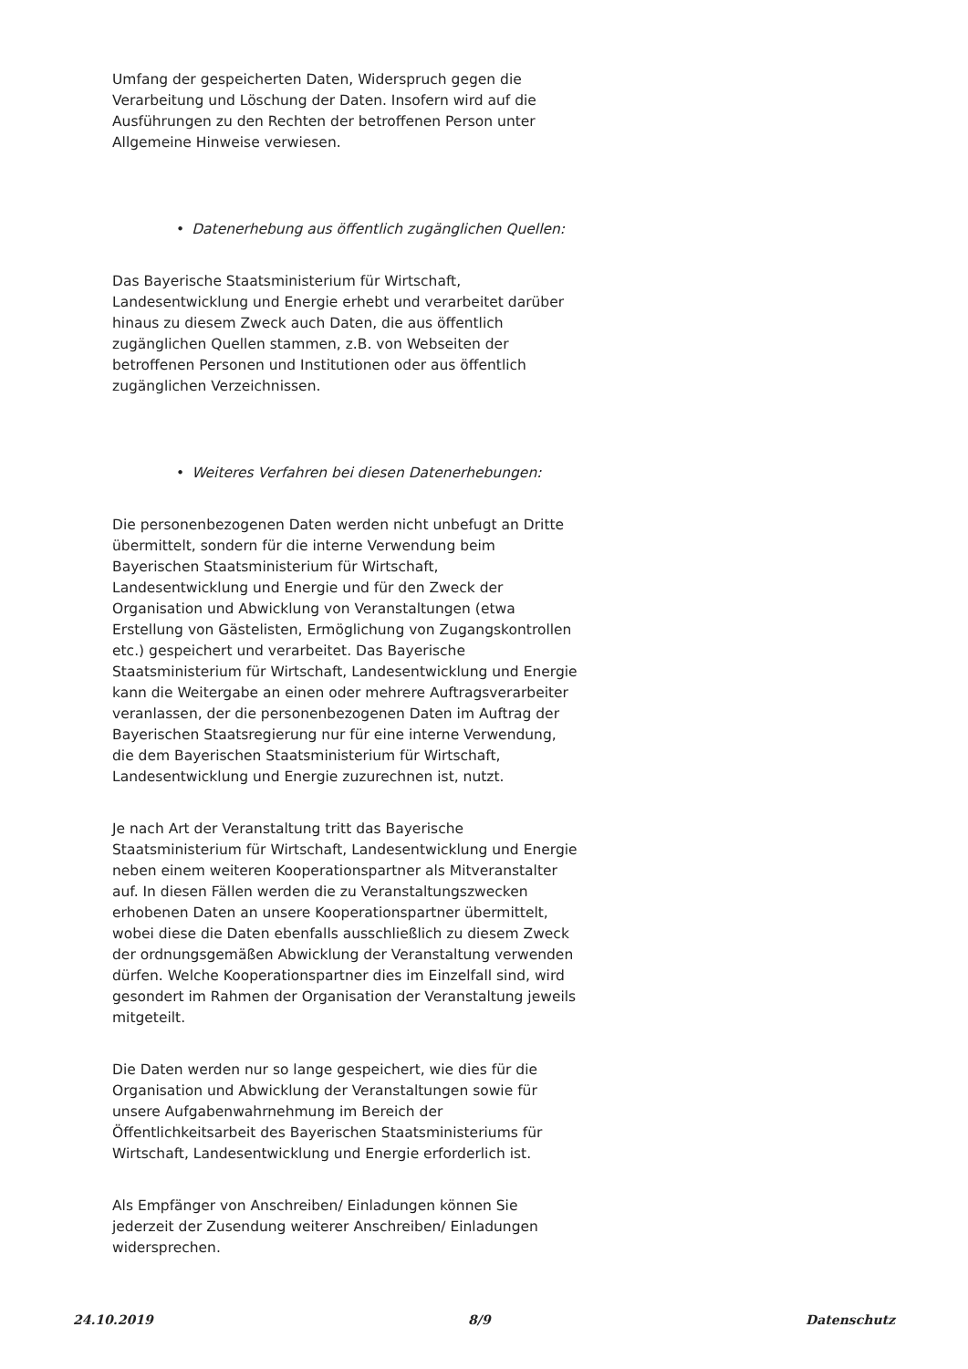Umfang der gespeicherten Daten, Widerspruch gegen die Verarbeitung und Löschung der Daten. Insofern wird auf die Ausführungen zu den Rechten der betroffenen Person unter Allgemeine Hinweise verwiesen.
• Datenerhebung aus öffentlich zugänglichen Quellen:
Das Bayerische Staatsministerium für Wirtschaft, Landesentwicklung und Energie erhebt und verarbeitet darüber hinaus zu diesem Zweck auch Daten, die aus öffentlich zugänglichen Quellen stammen, z.B. von Webseiten der betroffenen Personen und Institutionen oder aus öffentlich zugänglichen Verzeichnissen.
• Weiteres Verfahren bei diesen Datenerhebungen:
Die personenbezogenen Daten werden nicht unbefugt an Dritte übermittelt, sondern für die interne Verwendung beim Bayerischen Staatsministerium für Wirtschaft, Landesentwicklung und Energie und für den Zweck der Organisation und Abwicklung von Veranstaltungen (etwa Erstellung von Gästelisten, Ermöglichung von Zugangskontrollen etc.) gespeichert und verarbeitet. Das Bayerische Staatsministerium für Wirtschaft, Landesentwicklung und Energie kann die Weitergabe an einen oder mehrere Auftragsverarbeiter veranlassen, der die personenbezogenen Daten im Auftrag der Bayerischen Staatsregierung nur für eine interne Verwendung, die dem Bayerischen Staatsministerium für Wirtschaft, Landesentwicklung und Energie zuzurechnen ist, nutzt.
Je nach Art der Veranstaltung tritt das Bayerische Staatsministerium für Wirtschaft, Landesentwicklung und Energie neben einem weiteren Kooperationspartner als Mitveranstalter auf. In diesen Fällen werden die zu Veranstaltungszwecken erhobenen Daten an unsere Kooperationspartner übermittelt, wobei diese die Daten ebenfalls ausschließlich zu diesem Zweck der ordnungsgemäßen Abwicklung der Veranstaltung verwenden dürfen. Welche Kooperationspartner dies im Einzelfall sind, wird gesondert im Rahmen der Organisation der Veranstaltung jeweils mitgeteilt.
Die Daten werden nur so lange gespeichert, wie dies für die Organisation und Abwicklung der Veranstaltungen sowie für unsere Aufgabenwahrnehmung im Bereich der Öffentlichkeitsarbeit des Bayerischen Staatsministeriums für Wirtschaft, Landesentwicklung und Energie erforderlich ist.
Als Empfänger von Anschreiben/ Einladungen können Sie jederzeit der Zusendung weiterer Anschreiben/ Einladungen widersprechen.
24.10.2019 8/9 Datenschutz